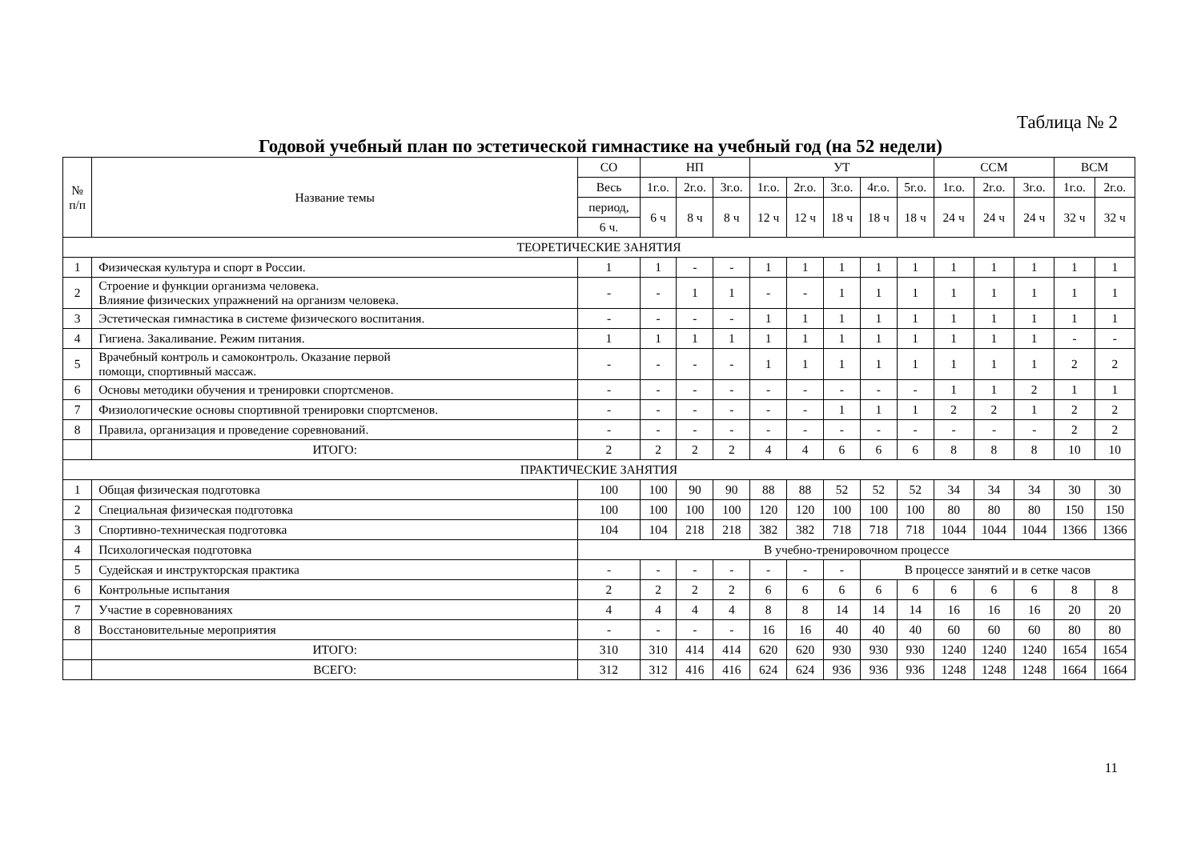Таблица № 2
Годовой учебный план по эстетической гимнастике на учебный год (на 52 недели)
| № п/п | Название темы | СО | НП | | | УТ | | | | | ССМ | | | ВСМ | |
| --- | --- | --- | --- | --- | --- | --- | --- | --- | --- | --- | --- | --- | --- | --- | --- |
| | | Весь | 1г.о. | 2г.о. | 3г.о. | 1г.о. | 2г.о. | 3г.о. | 4г.о. | 5г.о. | 1г.о. | 2г.о. | 3г.о. | 1г.о. | 2г.о. |
| | | период, | 6 ч | 8 ч | 8 ч | 12 ч | 12 ч | 18 ч | 18 ч | 18 ч | 24 ч | 24 ч | 24 ч | 32 ч | 32 ч |
| | | 6 ч. | | | | | | | | | | | | | |
| ТЕОРЕТИЧЕСКИЕ ЗАНЯТИЯ | | | | | | | | | | | | | | | |
| 1 | Физическая культура и спорт в России. | 1 | 1 | - | - | 1 | 1 | 1 | 1 | 1 | 1 | 1 | 1 | 1 | 1 |
| 2 | Строение и функции организма человека. Влияние физических упражнений на организм человека. | - | - | 1 | 1 | - | - | 1 | 1 | 1 | 1 | 1 | 1 | 1 | 1 |
| 3 | Эстетическая гимнастика в системе физического воспитания. | - | - | - | - | 1 | 1 | 1 | 1 | 1 | 1 | 1 | 1 | 1 | 1 |
| 4 | Гигиена. Закаливание. Режим питания. | 1 | 1 | 1 | 1 | 1 | 1 | 1 | 1 | 1 | 1 | 1 | 1 | - | - |
| 5 | Врачебный контроль и самоконтроль. Оказание первой помощи, спортивный массаж. | - | - | - | - | 1 | 1 | 1 | 1 | 1 | 1 | 1 | 1 | 2 | 2 |
| 6 | Основы методики обучения и тренировки спортсменов. | - | - | - | - | - | - | - | - | - | 1 | 1 | 2 | 1 | 1 |
| 7 | Физиологические основы спортивной тренировки спортсменов. | - | - | - | - | - | - | 1 | 1 | 1 | 2 | 2 | 1 | 2 | 2 |
| 8 | Правила, организация и проведение соревнований. | - | - | - | - | - | - | - | - | - | - | - | - | 2 | 2 |
| | ИТОГО: | 2 | 2 | 2 | 2 | 4 | 4 | 6 | 6 | 6 | 8 | 8 | 8 | 10 | 10 |
| ПРАКТИЧЕСКИЕ ЗАНЯТИЯ | | | | | | | | | | | | | | | |
| 1 | Общая физическая подготовка | 100 | 100 | 90 | 90 | 88 | 88 | 52 | 52 | 52 | 34 | 34 | 34 | 30 | 30 |
| 2 | Специальная физическая подготовка | 100 | 100 | 100 | 100 | 120 | 120 | 100 | 100 | 100 | 80 | 80 | 80 | 150 | 150 |
| 3 | Спортивно-техническая подготовка | 104 | 104 | 218 | 218 | 382 | 382 | 718 | 718 | 718 | 1044 | 1044 | 1044 | 1366 | 1366 |
| 4 | Психологическая подготовка | В учебно-тренировочном процессе | | | | | | | | | | | | | |
| 5 | Судейская и инструкторская практика | - | - | - | - | - | - | - | В процессе занятий и в сетке часов | | | | | | |
| 6 | Контрольные испытания | 2 | 2 | 2 | 2 | 6 | 6 | 6 | 6 | 6 | 6 | 6 | 6 | 8 | 8 |
| 7 | Участие в соревнованиях | 4 | 4 | 4 | 4 | 8 | 8 | 14 | 14 | 14 | 16 | 16 | 16 | 20 | 20 |
| 8 | Восстановительные мероприятия | - | - | - | - | 16 | 16 | 40 | 40 | 40 | 60 | 60 | 60 | 80 | 80 |
| | ИТОГО: | 310 | 310 | 414 | 414 | 620 | 620 | 930 | 930 | 930 | 1240 | 1240 | 1240 | 1654 | 1654 |
| | ВСЕГО: | 312 | 312 | 416 | 416 | 624 | 624 | 936 | 936 | 936 | 1248 | 1248 | 1248 | 1664 | 1664 |
11